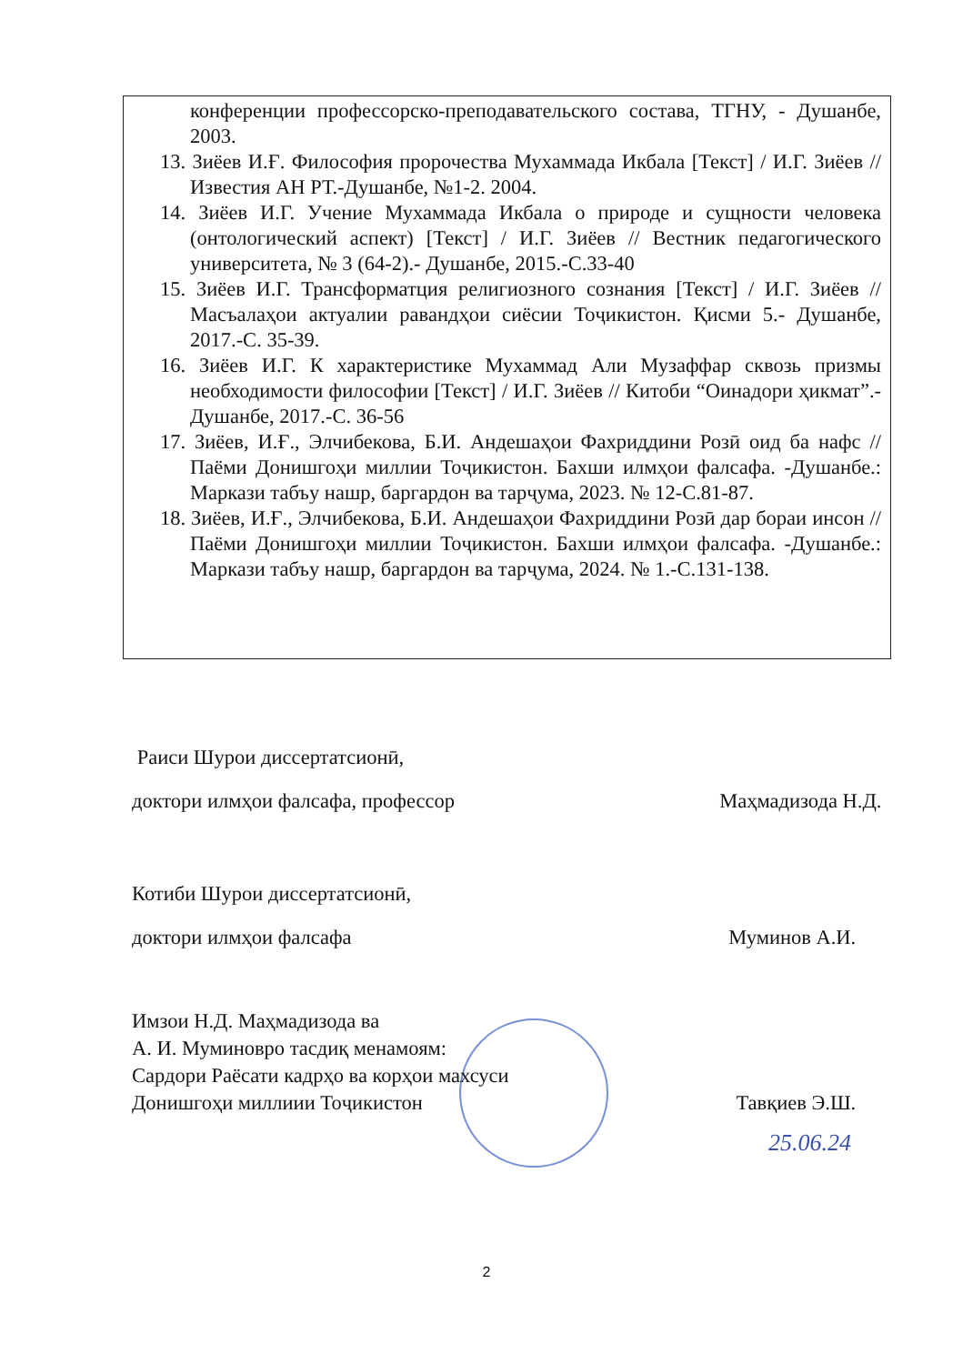конференции профессорско-преподавательского состава, ТГНУ, - Душанбе, 2003.
13. Зиёев И.Ғ. Философия пророчества Мухаммада Икбала [Текст] / И.Г. Зиёев // Известия АН РТ.-Душанбе, №1-2. 2004.
14. Зиёев И.Г. Учение Мухаммада Икбала о природе и сущности человека (онтологический аспект) [Текст] / И.Г. Зиёев // Вестник педагогического университета, № 3 (64-2).- Душанбе, 2015.-С.33-40
15. Зиёев И.Г. Трансформатция религиозного сознания [Текст] / И.Г. Зиёев // Масъалаҳои актуалии равандҳои сиёсии Тоҷикистон. Қисми 5.- Душанбе, 2017.-С. 35-39.
16. Зиёев И.Г. К характеристике Мухаммад Али Музаффар сквозь призмы необходимости философии [Текст] / И.Г. Зиёев // Китоби “Оинадори ҳикмат”.- Душанбе, 2017.-С. 36-56
17. Зиёев, И.Ғ., Элчибекова, Б.И. Андешаҳои Фахриддини Розӣ оид ба нафс // Паёми Донишгоҳи миллии Тоҷикистон. Бахши илмҳои фалсафа. -Душанбе.: Маркази табъу нашр, баргардон ва тарҷума, 2023. № 12-С.81-87.
18. Зиёев, И.Ғ., Элчибекова, Б.И. Андешаҳои Фахриддини Розӣ дар бораи инсон // Паёми Донишгоҳи миллии Тоҷикистон. Бахши илмҳои фалсафа. -Душанбе.: Маркази табъу нашр, баргардон ва тарҷума, 2024. № 1.-С.131-138.
Раиси Шурои диссертатсионӣ,
доктори илмҳои фалсафа, профессор Маҳмадизода Н.Д.
Котиби Шурои диссертатсионӣ,
доктори илмҳои фалсафа Муминов А.И.
Имзои Н.Д. Маҳмадизода ва
А. И. Муминовро тасдиқ менамоям:
Сардори Раёсати кадрҳо ва корҳои махсуси
Донишгоҳи миллиии Тоҷикистон Тавқиев Э.Ш.
25.06.24
2